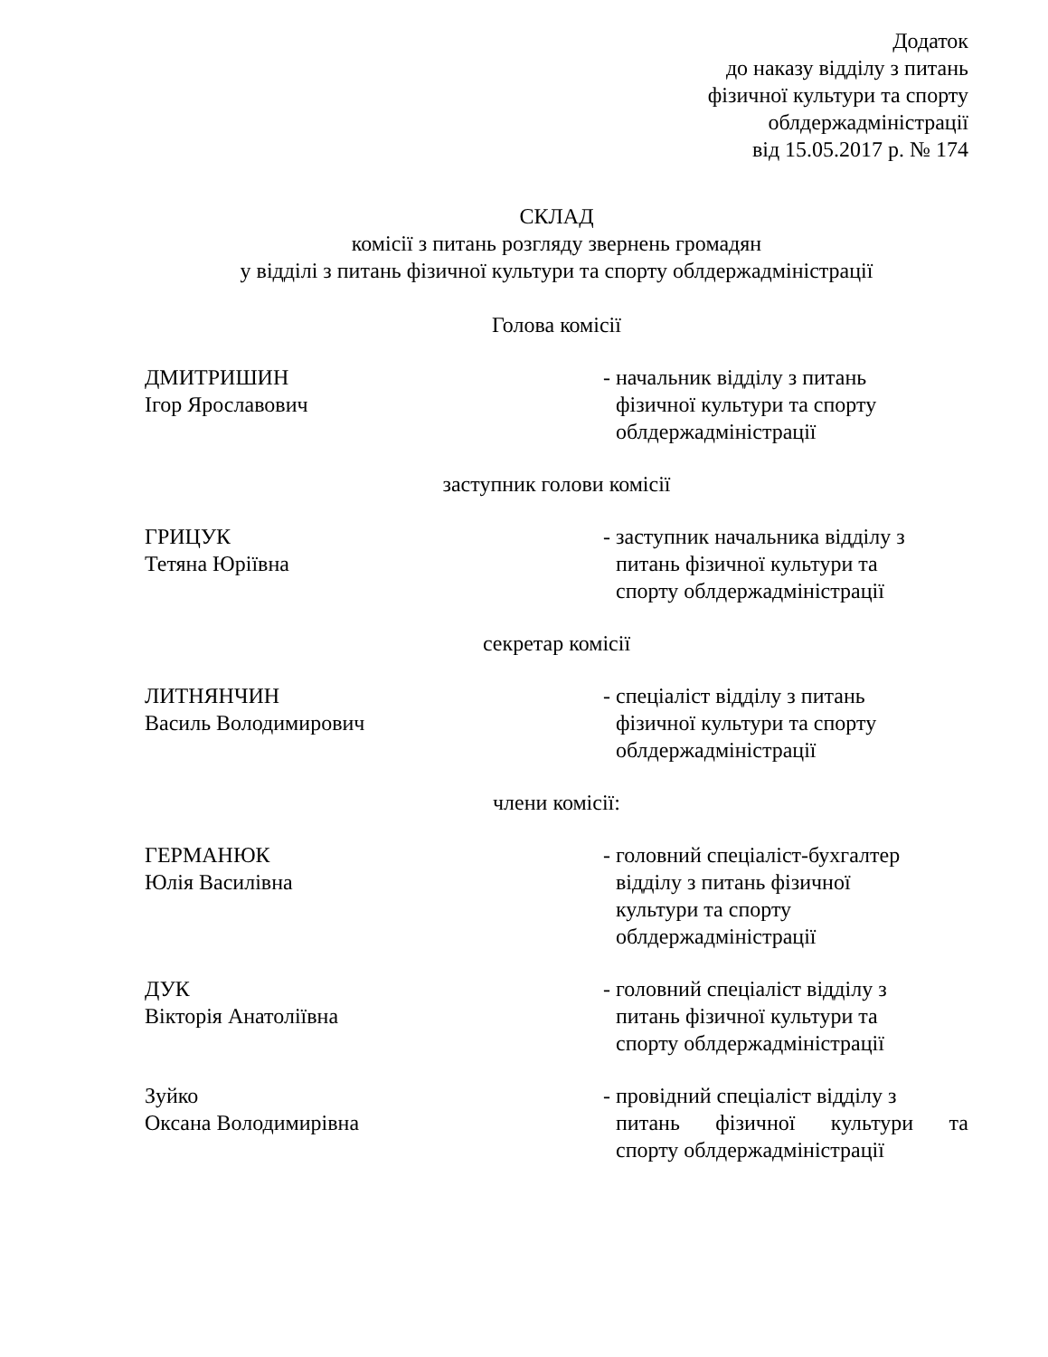Додаток
до наказу відділу з питань
фізичної культури та спорту
облдержадміністрації
від 15.05.2017 р. № 174
СКЛАД
комісії з питань розгляду звернень громадян
у відділі з питань фізичної культури та спорту облдержадміністрації
Голова комісії
ДМИТРИШИН
Ігор Ярославович
- начальник відділу з питань
фізичної культури та спорту
облдержадміністрації
заступник голови комісії
ГРИЦУК
Тетяна Юріївна
- заступник начальника відділу з
питань фізичної культури та
спорту облдержадміністрації
секретар комісії
ЛИТНЯНЧИН
Василь Володимирович
- спеціаліст відділу з питань
фізичної культури та спорту
облдержадміністрації
члени комісії:
ГЕРМАНЮК
Юлія Василівна
- головний спеціаліст-бухгалтер
відділу з питань фізичної
культури та спорту
облдержадміністрації
ДУК
Вікторія Анатоліївна
- головний спеціаліст відділу з
питань фізичної культури та
спорту облдержадміністрації
Зуйко
Оксана Володимирівна
- провідний спеціаліст відділу з
питань фізичної культури та
спорту облдержадміністрації